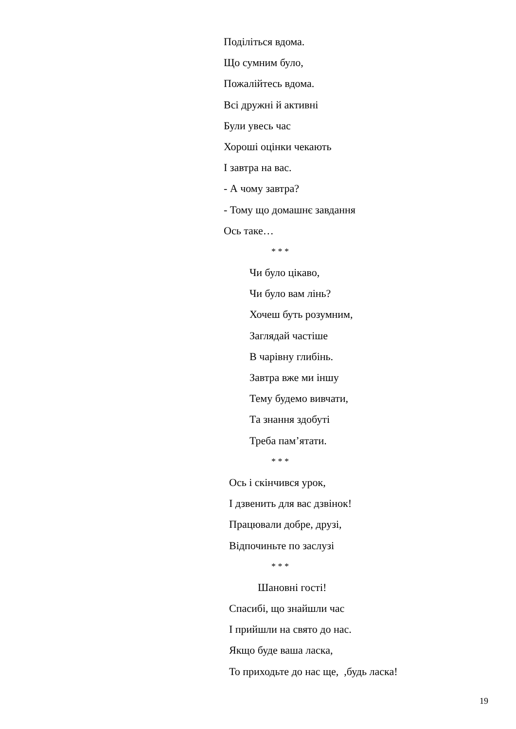Поділіться вдома.
Що сумним було,
Пожалійтесь вдома.
Всі дружні й активні
Були увесь час
Хороші оцінки чекають
І завтра на вас.
- А чому завтра?
- Тому що домашнє завдання
Ось таке…
* * *
Чи було цікаво,
Чи було вам лінь?
Хочеш буть розумним,
Заглядай частіше
В чарівну глибінь.
Завтра вже ми іншу
Тему будемо вивчати,
Та знання здобуті
Треба пам’ятати.
* * *
Ось і скінчився урок,
І дзвенить для вас дзвінок!
Працювали добре, друзі,
Відпочиньте по заслузі
* * *
Шановні гості!
Спасибі, що знайшли час
І прийшли на свято до нас.
Якщо буде ваша ласка,
То приходьте до нас ще, ,будь ласка!
19